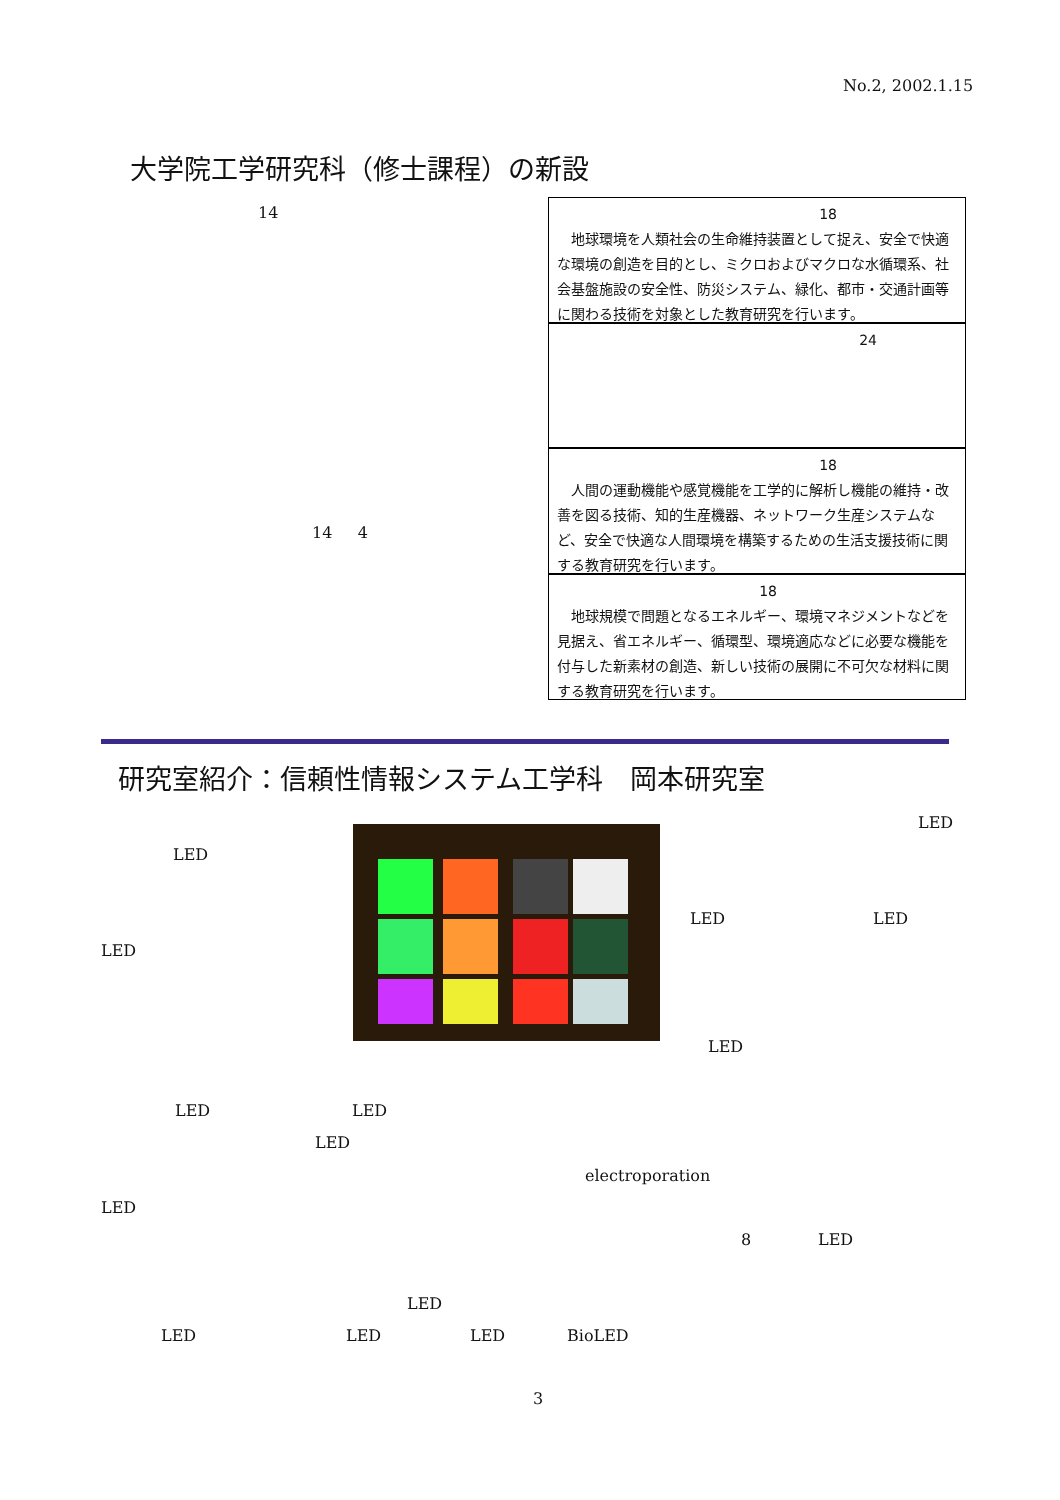No.2, 2002.1.15
大学院工学研究科（修士課程）の新設
14
14 4
18
　地球環境を人類社会の生命維持装置として捉え、安全で快適な環境の創造を目的とし、ミクロおよびマクロな水循環系、社会基盤施設の安全性、防災システム、緑化、都市・交通計画等に関わる技術を対象とした教育研究を行います。
24
18
　人間の運動機能や感覚機能を工学的に解析し機能の維持・改善を図る技術、知的生産機器、ネットワーク生産システムなど、安全で快適な人間環境を構築するための生活支援技術に関する教育研究を行います。
18
　地球規模で問題となるエネルギー、環境マネジメントなどを見据え、省エネルギー、循環型、環境適応などに必要な機能を付与した新素材の創造、新しい技術の展開に不可欠な材料に関する教育研究を行います。
研究室紹介：信頼性情報システム工学科　岡本研究室
LED
LED
LED LED
LED
LED
LED LED
LED
electroporation
LED
8 LED
LED
LED LED LED BioLED
3